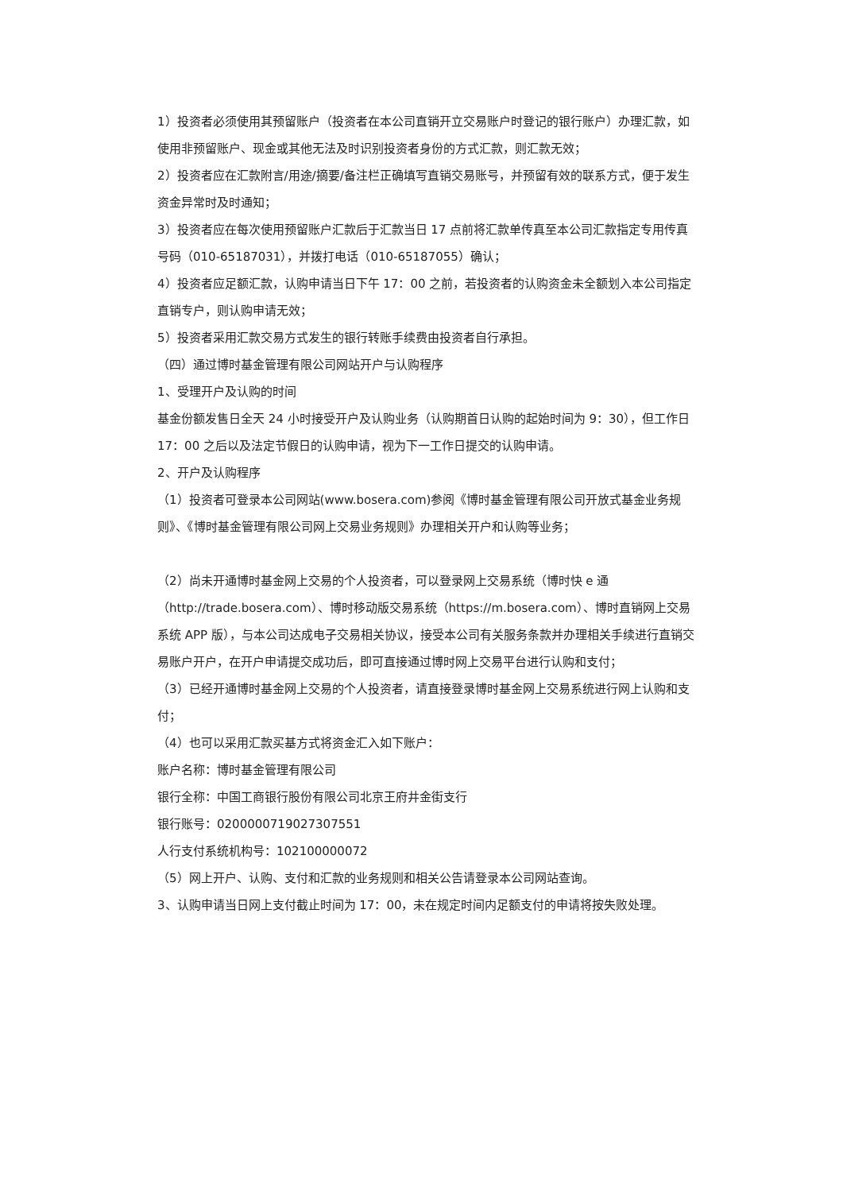1）投资者必须使用其预留账户（投资者在本公司直销开立交易账户时登记的银行账户）办理汇款，如使用非预留账户、现金或其他无法及时识别投资者身份的方式汇款，则汇款无效；
2）投资者应在汇款附言/用途/摘要/备注栏正确填写直销交易账号，并预留有效的联系方式，便于发生资金异常时及时通知；
3）投资者应在每次使用预留账户汇款后于汇款当日 17 点前将汇款单传真至本公司汇款指定专用传真号码（010-65187031），并拨打电话（010-65187055）确认；
4）投资者应足额汇款，认购申请当日下午 17：00 之前，若投资者的认购资金未全额划入本公司指定直销专户，则认购申请无效；
5）投资者采用汇款交易方式发生的银行转账手续费由投资者自行承担。
（四）通过博时基金管理有限公司网站开户与认购程序
1、受理开户及认购的时间
基金份额发售日全天 24 小时接受开户及认购业务（认购期首日认购的起始时间为 9：30），但工作日 17：00 之后以及法定节假日的认购申请，视为下一工作日提交的认购申请。
2、开户及认购程序
（1）投资者可登录本公司网站(www.bosera.com)参阅《博时基金管理有限公司开放式基金业务规则》、《博时基金管理有限公司网上交易业务规则》办理相关开户和认购等业务；
（2）尚未开通博时基金网上交易的个人投资者，可以登录网上交易系统（博时快 e 通（http://trade.bosera.com）、博时移动版交易系统（https://m.bosera.com）、博时直销网上交易系统 APP 版），与本公司达成电子交易相关协议，接受本公司有关服务条款并办理相关手续进行直销交易账户开户，在开户申请提交成功后，即可直接通过博时网上交易平台进行认购和支付；
（3）已经开通博时基金网上交易的个人投资者，请直接登录博时基金网上交易系统进行网上认购和支付；
（4）也可以采用汇款买基方式将资金汇入如下账户：
账户名称：博时基金管理有限公司
银行全称：中国工商银行股份有限公司北京王府井金街支行
银行账号：0200000719027307551
人行支付系统机构号：102100000072
（5）网上开户、认购、支付和汇款的业务规则和相关公告请登录本公司网站查询。
3、认购申请当日网上支付截止时间为 17：00，未在规定时间内足额支付的申请将按失败处理。